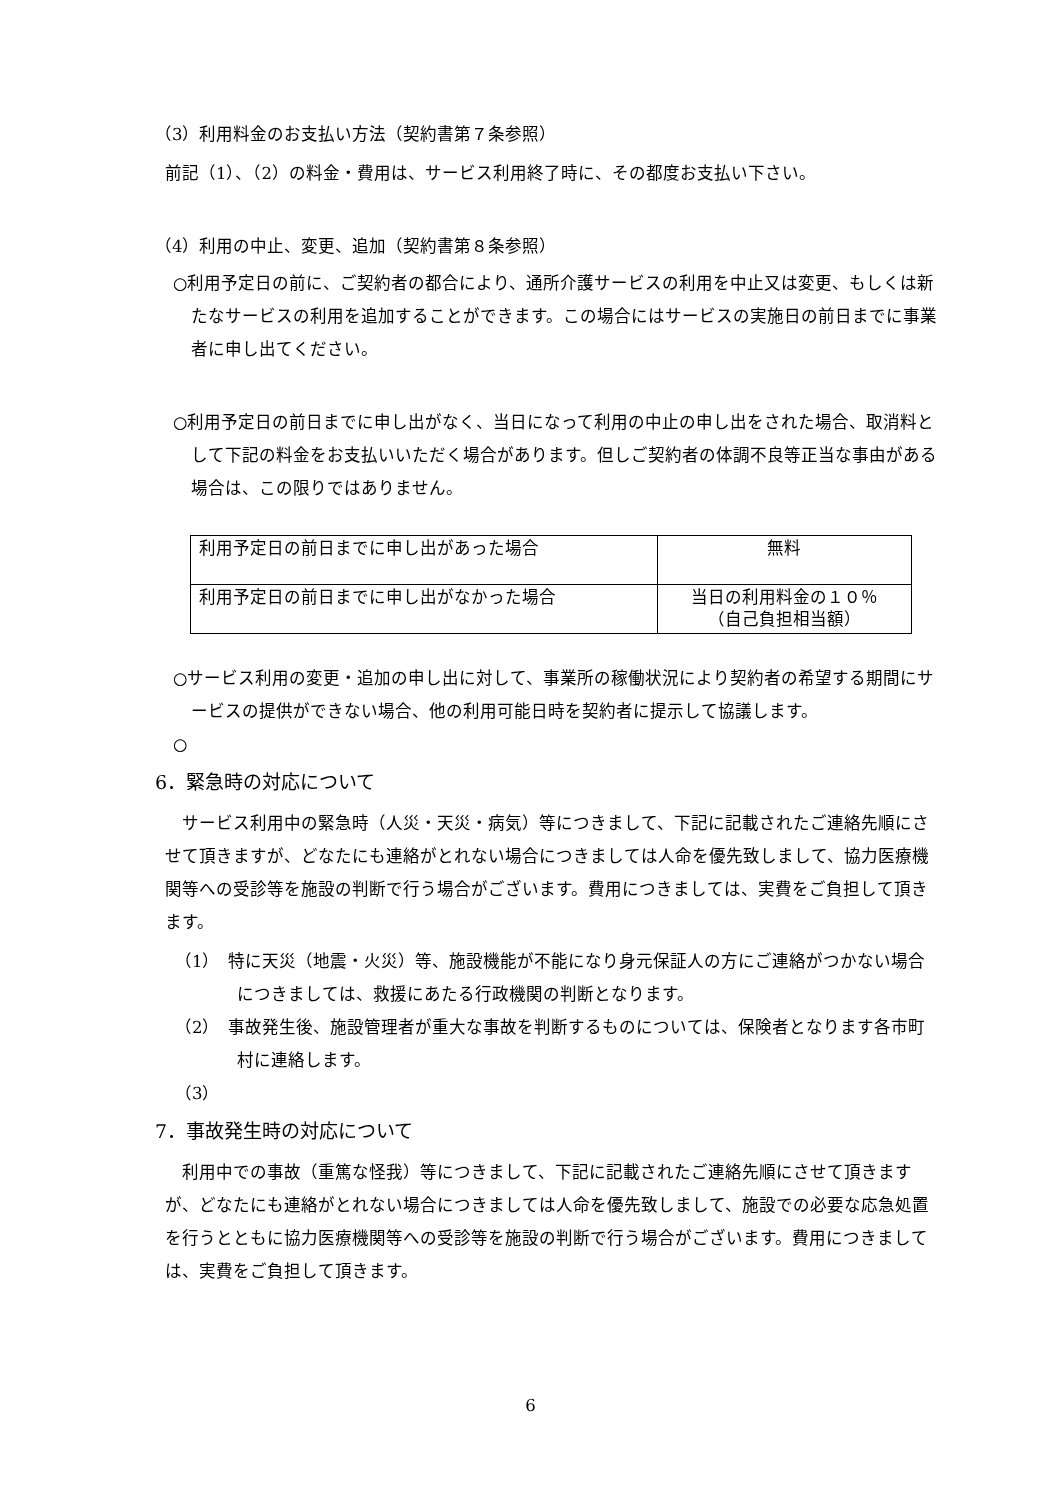（3）利用料金のお支払い方法（契約書第７条参照）
前記（1）、（2）の料金・費用は、サービス利用終了時に、その都度お支払い下さい。
（4）利用の中止、変更、追加（契約書第８条参照）
○利用予定日の前に、ご契約者の都合により、通所介護サービスの利用を中止又は変更、もしくは新たなサービスの利用を追加することができます。この場合にはサービスの実施日の前日までに事業者に申し出てください。
○利用予定日の前日までに申し出がなく、当日になって利用の中止の申し出をされた場合、取消料として下記の料金をお支払いいただく場合があります。但しご契約者の体調不良等正当な事由がある場合は、この限りではありません。
| 利用予定日の前日までに申し出があった場合 | 無料 |
| 利用予定日の前日までに申し出がなかった場合 | 当日の利用料金の１０％ （自己負担相当額） |
○サービス利用の変更・追加の申し出に対して、事業所の稼働状況により契約者の希望する期間にサービスの提供ができない場合、他の利用可能日時を契約者に提示して協議します。
○
6．緊急時の対応について
　サービス利用中の緊急時（人災・天災・病気）等につきまして、下記に記載されたご連絡先順にさせて頂きますが、どなたにも連絡がとれない場合につきましては人命を優先致しまして、協力医療機関等への受診等を施設の判断で行う場合がございます。費用につきましては、実費をご負担して頂きます。
（1）　特に天災（地震・火災）等、施設機能が不能になり身元保証人の方にご連絡がつかない場合につきましては、救援にあたる行政機関の判断となります。
（2）　事故発生後、施設管理者が重大な事故を判断するものについては、保険者となります各市町村に連絡します。
（3）
7．事故発生時の対応について
　利用中での事故（重篤な怪我）等につきまして、下記に記載されたご連絡先順にさせて頂きますが、どなたにも連絡がとれない場合につきましては人命を優先致しまして、施設での必要な応急処置を行うとともに協力医療機関等への受診等を施設の判断で行う場合がございます。費用につきましては、実費をご負担して頂きます。
6